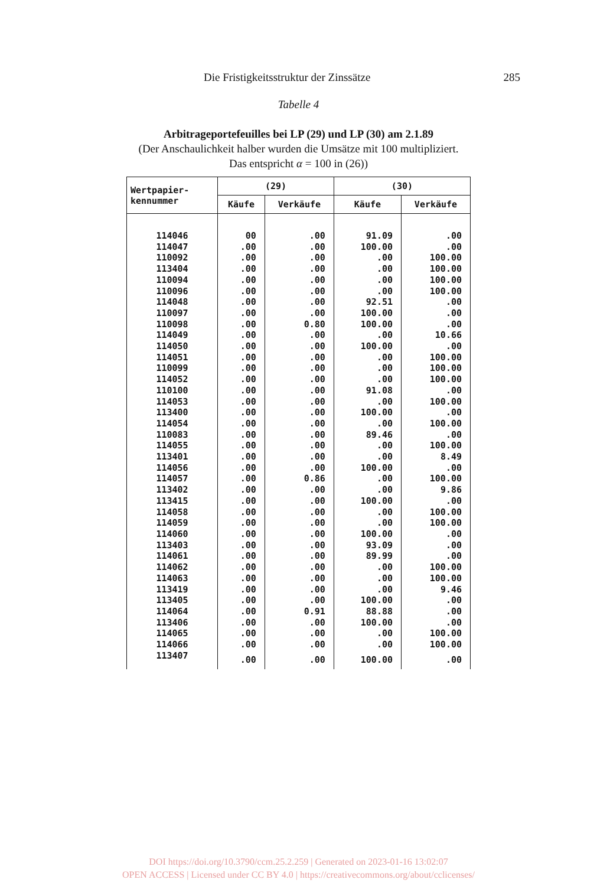Die Fristigkeitsstruktur der Zinssätze 285
Tabelle 4
Arbitrageportefeuilles bei LP (29) und LP (30) am 2.1.89
(Der Anschaulichkeit halber wurden die Umsätze mit 100 multipliziert.
Das entspricht α = 100 in (26))
| Wertpapier- kennummer | (29) | | (30) | |
| --- | --- | --- | --- | --- |
| | Käufe | Verkäufe | Käufe | Verkäufe |
| 114046 | 00 | .00 | 91.09 | .00 |
| 114047 | .00 | .00 | 100.00 | .00 |
| 110092 | .00 | .00 | .00 | 100.00 |
| 113404 | .00 | .00 | .00 | 100.00 |
| 110094 | .00 | .00 | .00 | 100.00 |
| 110096 | .00 | .00 | .00 | 100.00 |
| 114048 | .00 | .00 | 92.51 | .00 |
| 110097 | .00 | .00 | 100.00 | .00 |
| 110098 | .00 | 0.80 | 100.00 | .00 |
| 114049 | .00 | .00 | .00 | 10.66 |
| 114050 | .00 | .00 | 100.00 | .00 |
| 114051 | .00 | .00 | .00 | 100.00 |
| 110099 | .00 | .00 | .00 | 100.00 |
| 114052 | .00 | .00 | .00 | 100.00 |
| 110100 | .00 | .00 | 91.08 | .00 |
| 114053 | .00 | .00 | .00 | 100.00 |
| 113400 | .00 | .00 | 100.00 | .00 |
| 114054 | .00 | .00 | .00 | 100.00 |
| 110083 | .00 | .00 | 89.46 | .00 |
| 114055 | .00 | .00 | .00 | 100.00 |
| 113401 | .00 | .00 | .00 | 8.49 |
| 114056 | .00 | .00 | 100.00 | .00 |
| 114057 | .00 | 0.86 | .00 | 100.00 |
| 113402 | .00 | .00 | .00 | 9.86 |
| 113415 | .00 | .00 | 100.00 | .00 |
| 114058 | .00 | .00 | .00 | 100.00 |
| 114059 | .00 | .00 | .00 | 100.00 |
| 114060 | .00 | .00 | 100.00 | .00 |
| 113403 | .00 | .00 | 93.09 | .00 |
| 114061 | .00 | .00 | 89.99 | .00 |
| 114062 | .00 | .00 | .00 | 100.00 |
| 114063 | .00 | .00 | .00 | 100.00 |
| 113419 | .00 | .00 | .00 | 9.46 |
| 113405 | .00 | .00 | 100.00 | .00 |
| 114064 | .00 | 0.91 | 88.88 | .00 |
| 113406 | .00 | .00 | 100.00 | .00 |
| 114065 | .00 | .00 | .00 | 100.00 |
| 114066 | .00 | .00 | .00 | 100.00 |
| 113407 | .00 | .00 | 100.00 | .00 |
DOI https://doi.org/10.3790/ccm.25.2.259 | Generated on 2023-01-16 13:02:07
OPEN ACCESS | Licensed under CC BY 4.0 | https://creativecommons.org/about/cclicenses/